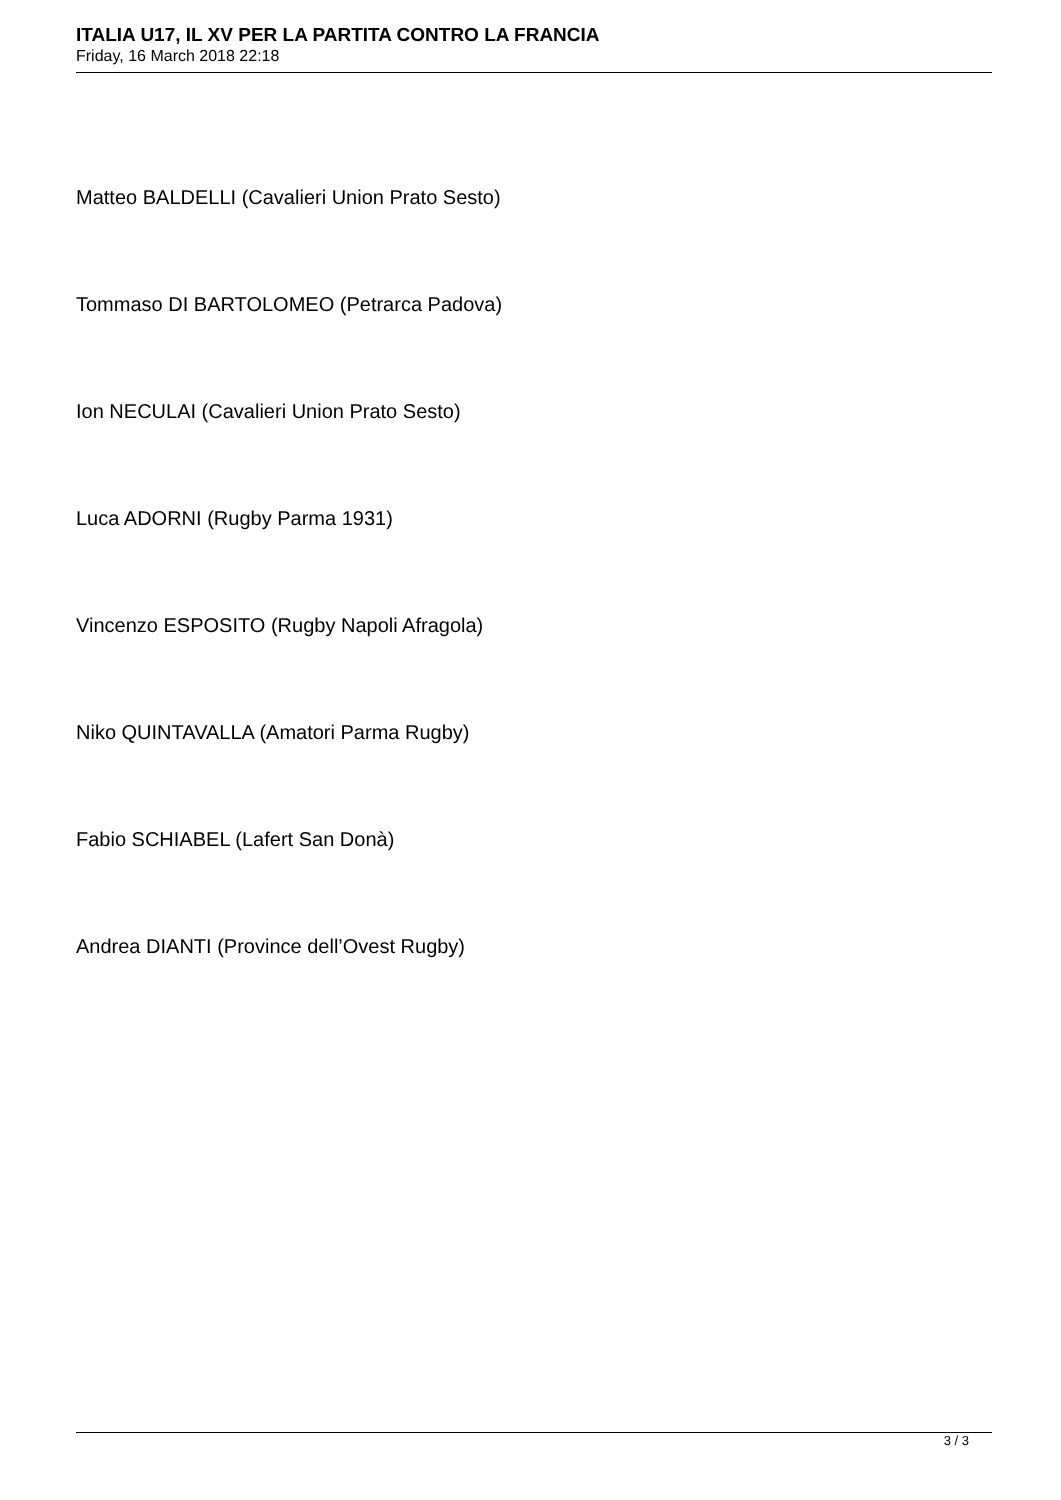ITALIA U17, IL XV PER LA PARTITA CONTRO LA FRANCIA
Friday, 16 March 2018 22:18
Matteo BALDELLI (Cavalieri Union Prato Sesto)
Tommaso DI BARTOLOMEO (Petrarca Padova)
Ion NECULAI (Cavalieri Union Prato Sesto)
Luca ADORNI (Rugby Parma 1931)
Vincenzo ESPOSITO (Rugby Napoli Afragola)
Niko QUINTAVALLA (Amatori Parma Rugby)
Fabio SCHIABEL (Lafert San Donà)
Andrea DIANTI (Province dell’Ovest Rugby)
3 / 3